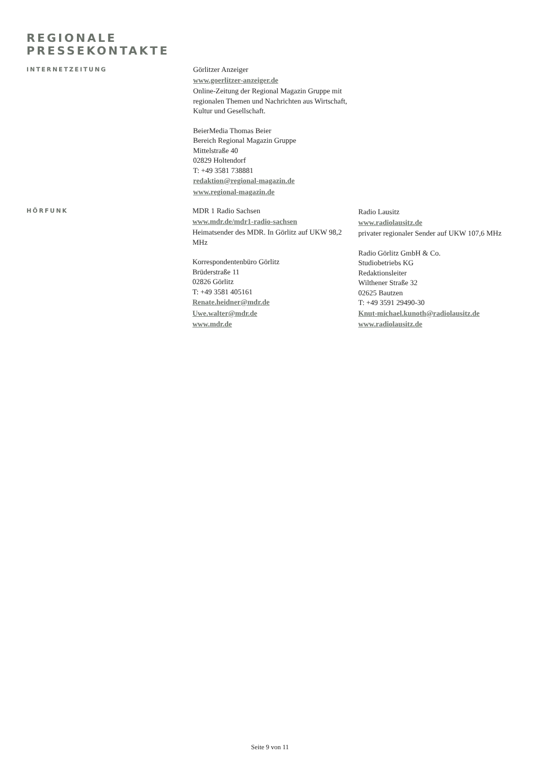REGIONALE
PRESSEKONTAKTE
INTERNETZEITUNG
Görlitzer Anzeiger
www.goerlitzer-anzeiger.de
Online-Zeitung der Regional Magazin Gruppe mit regionalen Themen und Nachrichten aus Wirtschaft, Kultur und Gesellschaft.
BeierMedia Thomas Beier
Bereich Regional Magazin Gruppe
Mittelstraße 40
02829 Holtendorf
T: +49 3581 738881
redaktion@regional-magazin.de
www.regional-magazin.de
HÖRFUNK
MDR 1 Radio Sachsen
www.mdr.de/mdr1-radio-sachsen
Heimatsender des MDR. In Görlitz auf UKW 98,2 MHz
Korrespondentenbüro Görlitz
Brüderstraße 11
02826 Görlitz
T: +49 3581 405161
Renate.heidner@mdr.de
Uwe.walter@mdr.de
www.mdr.de
Radio Lausitz
www.radiolausitz.de
privater regionaler Sender auf UKW 107,6 MHz
Radio Görlitz GmbH & Co.
Studiobetriebs KG
Redaktionsleiter
Wilthener Straße 32
02625 Bautzen
T: +49 3591 29490-30
Knut-michael.kunoth@radiolausitz.de
www.radiolausitz.de
Seite 9 von 11